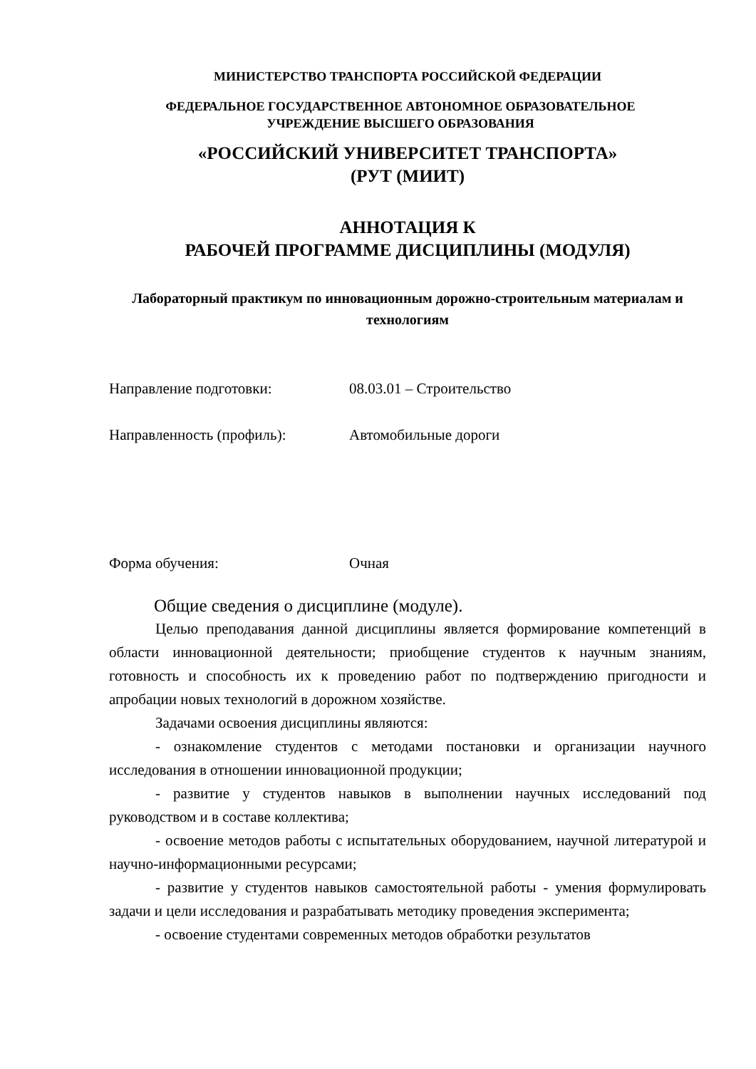МИНИСТЕРСТВО ТРАНСПОРТА РОССИЙСКОЙ ФЕДЕРАЦИИ
ФЕДЕРАЛЬНОЕ ГОСУДАРСТВЕННОЕ АВТОНОМНОЕ ОБРАЗОВАТЕЛЬНОЕ
УЧРЕЖДЕНИЕ ВЫСШЕГО ОБРАЗОВАНИЯ
«РОССИЙСКИЙ УНИВЕРСИТЕТ ТРАНСПОРТА»
(РУТ (МИИТ)
АННОТАЦИЯ К
РАБОЧЕЙ ПРОГРАММЕ ДИСЦИПЛИНЫ (МОДУЛЯ)
Лабораторный практикум по инновационным дорожно-строительным материалам и технологиям
Направление подготовки: 08.03.01 – Строительство
Направленность (профиль): Автомобильные дороги
Форма обучения: Очная
Общие сведения о дисциплине (модуле).
Целью преподавания данной дисциплины является формирование компетенций в области инновационной деятельности; приобщение студентов к научным знаниям, готовность и способность их к проведению работ по подтверждению пригодности и апробации новых технологий в дорожном хозяйстве.
Задачами освоения дисциплины являются:
- ознакомление студентов с методами постановки и организации научного исследования в отношении инновационной продукции;
- развитие у студентов навыков в выполнении научных исследований под руководством и в составе коллектива;
- освоение методов работы с испытательных оборудованием, научной литературой и научно-информационными ресурсами;
- развитие у студентов навыков самостоятельной работы - умения формулировать задачи и цели исследования и разрабатывать методику проведения эксперимента;
- освоение студентами современных методов обработки результатов